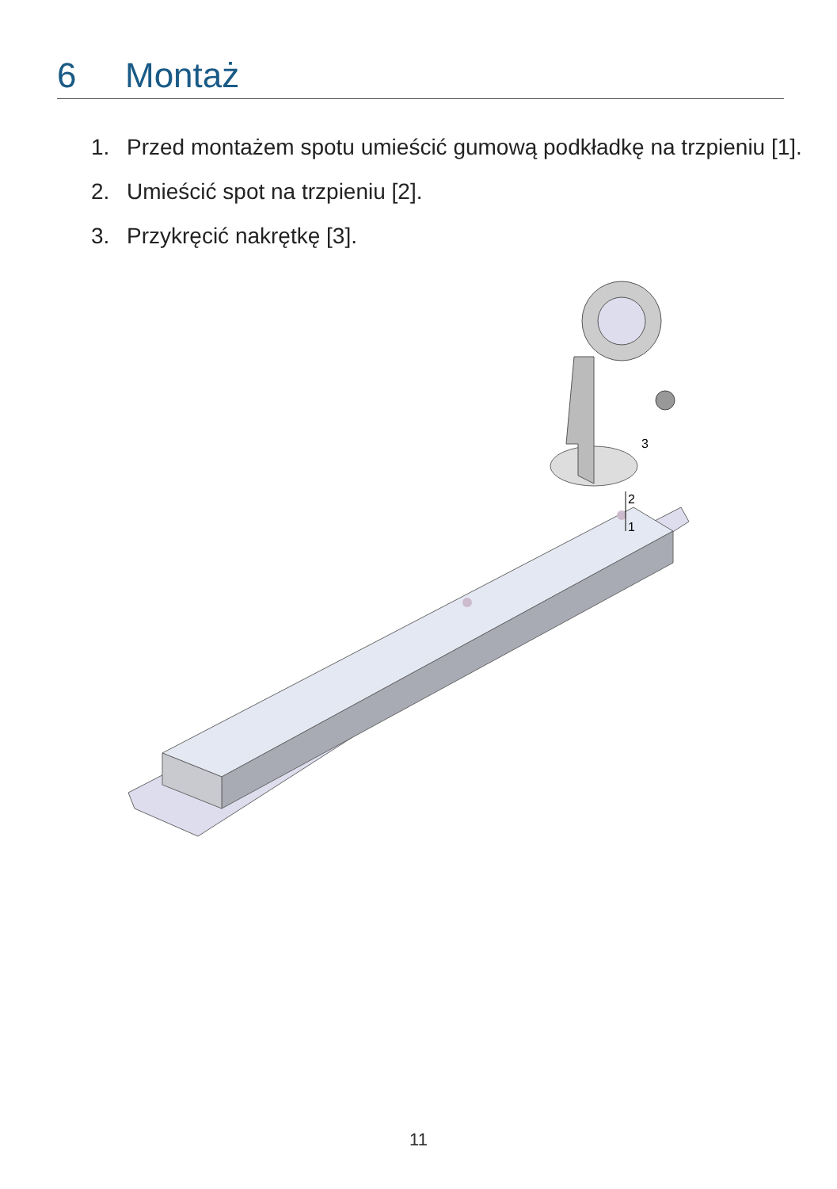6 Montaż
1. Przed montażem spotu umieścić gumową podkładkę na trzpieniu [1].
2. Umieścić spot na trzpieniu [2].
3. Przykręcić nakrętkę [3].
3
2
1
11